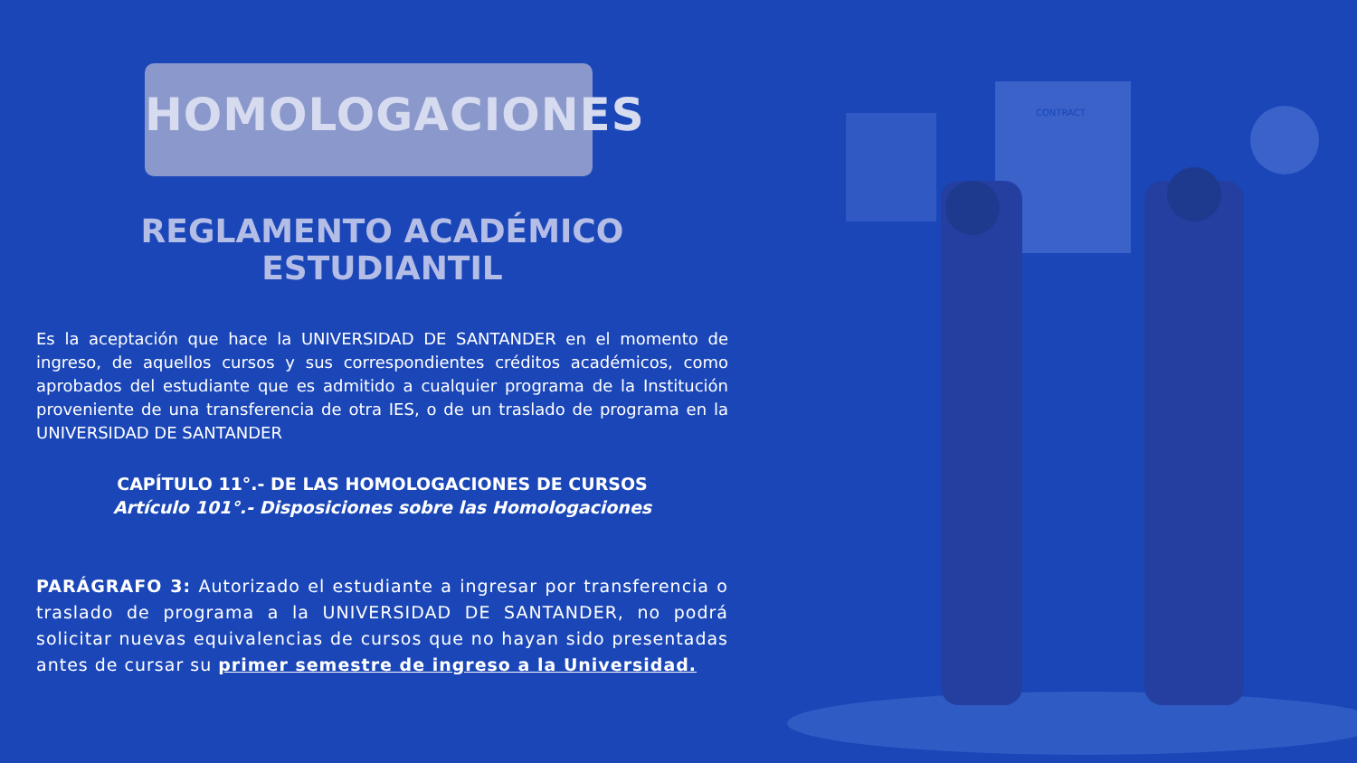CONTRACT
HOMOLOGACIONES
REGLAMENTO ACADÉMICO ESTUDIANTIL
Es la aceptación que hace la UNIVERSIDAD DE SANTANDER en el momento de ingreso, de aquellos cursos y sus correspondientes créditos académicos, como aprobados del estudiante que es admitido a cualquier programa de la Institución proveniente de una transferencia de otra IES, o de un traslado de programa en la UNIVERSIDAD DE SANTANDER
CAPÍTULO 11°.- DE LAS HOMOLOGACIONES DE CURSOS
Artículo 101°.- Disposiciones sobre las Homologaciones
PARÁGRAFO 3: Autorizado el estudiante a ingresar por transferencia o traslado de programa a la UNIVERSIDAD DE SANTANDER, no podrá solicitar nuevas equivalencias de cursos que no hayan sido presentadas antes de cursar su primer semestre de ingreso a la Universidad.